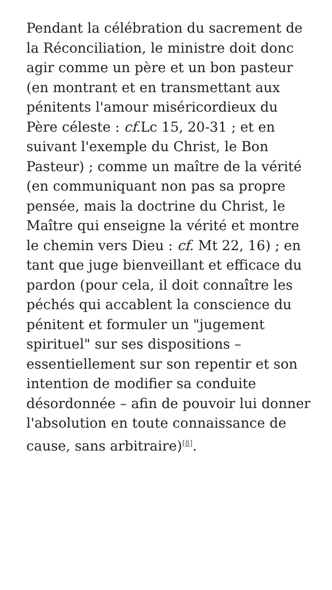Pendant la célébration du sacrement de la Réconciliation, le ministre doit donc agir comme un père et un bon pasteur (en montrant et en transmettant aux pénitents l'amour miséricordieux du Père céleste : cf. Lc 15, 20-31 ; et en suivant l'exemple du Christ, le Bon Pasteur) ; comme un maître de la vérité (en communiquant non pas sa propre pensée, mais la doctrine du Christ, le Maître qui enseigne la vérité et montre le chemin vers Dieu : cf. Mt 22, 16) ; en tant que juge bienveillant et efficace du pardon (pour cela, il doit connaître les péchés qui accablent la conscience du pénitent et formuler un "jugement spirituel" sur ses dispositions – essentiellement sur son repentir et son intention de modifier sa conduite désordonnée – afin de pouvoir lui donner l'absolution en toute connaissance de cause, sans arbitraire)<sup>[8]</sup>.